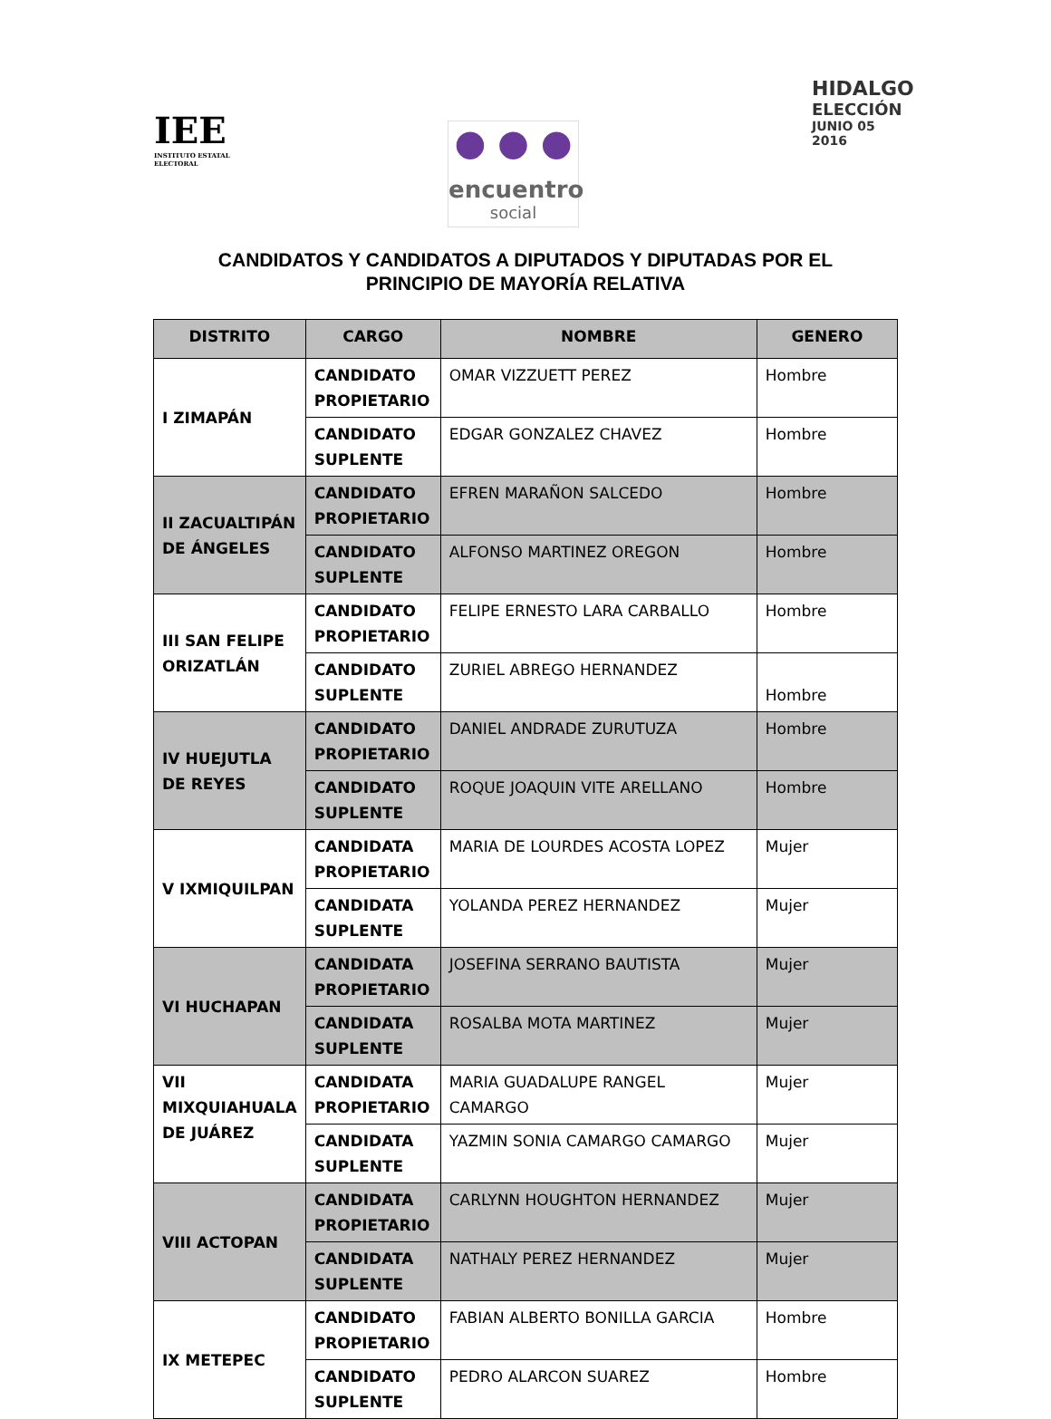IEE
INSTITUTO ESTATAL ELECTORAL
● ● ●
encuentro
social
HIDALGO
ELECCIÓN
JUNIO 05 2016
CANDIDATOS Y CANDIDATOS A DIPUTADOS Y DIPUTADAS POR EL
PRINCIPIO DE MAYORÍA RELATIVA
| DISTRITO | CARGO | NOMBRE | GENERO |
| --- | --- | --- | --- |
| I ZIMAPÁN | CANDIDATO PROPIETARIO | OMAR VIZZUETT PEREZ | Hombre |
| | CANDIDATO SUPLENTE | EDGAR GONZALEZ CHAVEZ | Hombre |
| II ZACUALTIPÁN DE ÁNGELES | CANDIDATO PROPIETARIO | EFREN MARAÑON SALCEDO | Hombre |
| | CANDIDATO SUPLENTE | ALFONSO MARTINEZ OREGON | Hombre |
| III SAN FELIPE ORIZATLÁN | CANDIDATO PROPIETARIO | FELIPE ERNESTO LARA CARBALLO | Hombre |
| | CANDIDATO SUPLENTE | ZURIEL ABREGO HERNANDEZ | Hombre |
| IV HUEJUTLA DE REYES | CANDIDATO PROPIETARIO | DANIEL ANDRADE ZURUTUZA | Hombre |
| | CANDIDATO SUPLENTE | ROQUE JOAQUIN VITE ARELLANO | Hombre |
| V IXMIQUILPAN | CANDIDATA PROPIETARIO | MARIA DE LOURDES ACOSTA LOPEZ | Mujer |
| | CANDIDATA SUPLENTE | YOLANDA PEREZ HERNANDEZ | Mujer |
| VI HUCHAPAN | CANDIDATA PROPIETARIO | JOSEFINA SERRANO BAUTISTA | Mujer |
| | CANDIDATA SUPLENTE | ROSALBA MOTA MARTINEZ | Mujer |
| VII MIXQUIAHUALA DE JUÁREZ | CANDIDATA PROPIETARIO | MARIA GUADALUPE RANGEL CAMARGO | Mujer |
| | CANDIDATA SUPLENTE | YAZMIN SONIA CAMARGO CAMARGO | Mujer |
| VIII ACTOPAN | CANDIDATA PROPIETARIO | CARLYNN HOUGHTON HERNANDEZ | Mujer |
| | CANDIDATA SUPLENTE | NATHALY PEREZ HERNANDEZ | Mujer |
| IX METEPEC | CANDIDATO PROPIETARIO | FABIAN ALBERTO BONILLA GARCIA | Hombre |
| | CANDIDATO SUPLENTE | PEDRO ALARCON SUAREZ | Hombre |